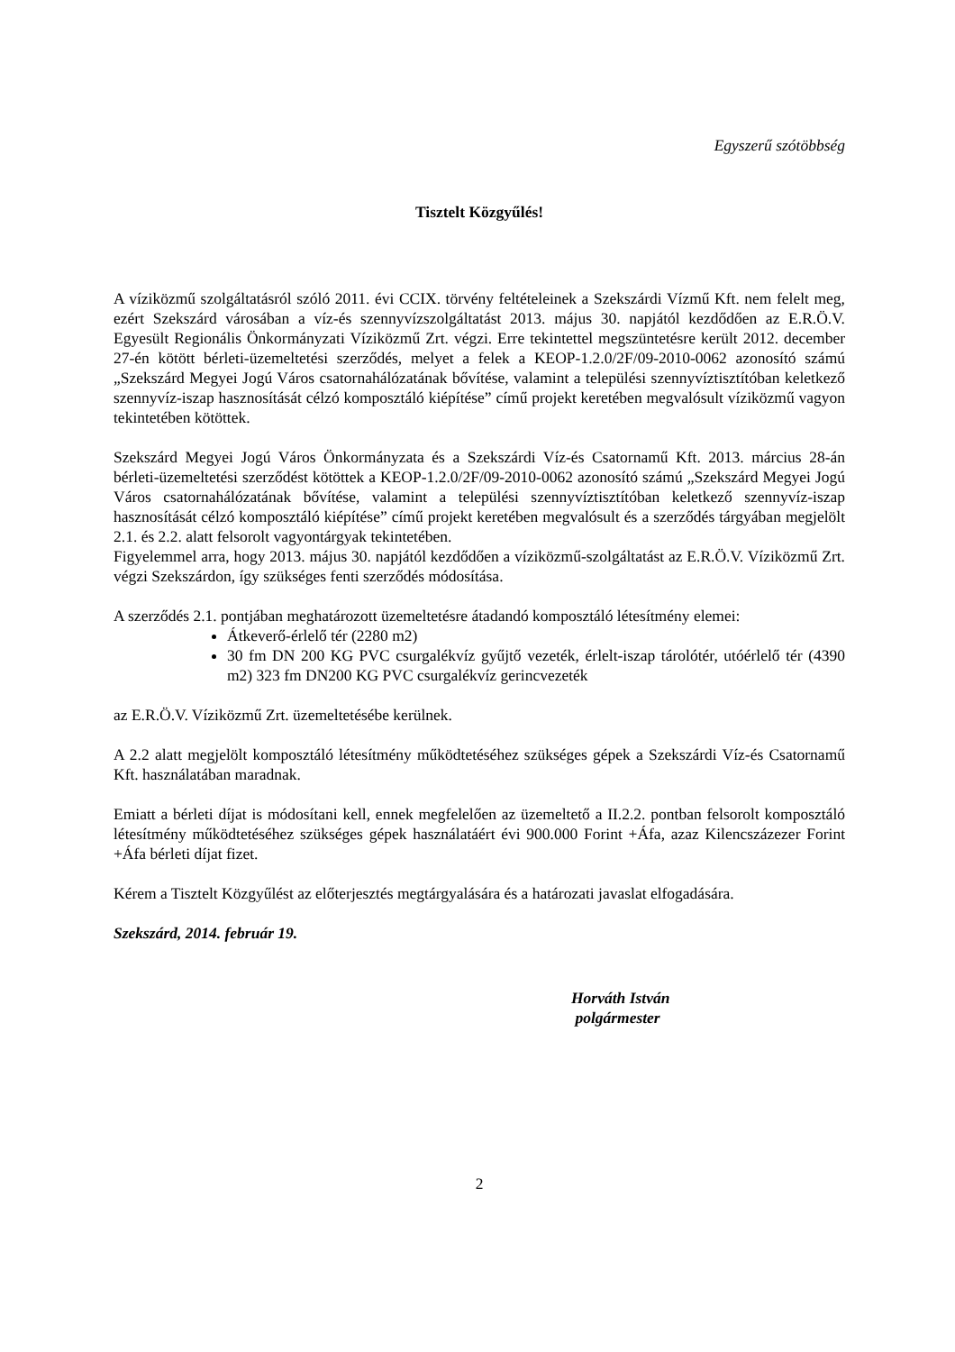Egyszerű szótöbbség
Tisztelt Közgyűlés!
A víziközmű szolgáltatásról szóló 2011. évi CCIX. törvény feltételeinek a Szekszárdi Vízmű Kft. nem felelt meg, ezért Szekszárd városában a víz-és szennyvízszolgáltatást 2013. május 30. napjától kezdődően az E.R.Ö.V. Egyesült Regionális Önkormányzati Víziközmű Zrt. végzi. Erre tekintettel megszüntetésre került 2012. december 27-én kötött bérleti-üzemeltetési szerződés, melyet a felek a KEOP-1.2.0/2F/09-2010-0062 azonosító számú „Szekszárd Megyei Jogú Város csatornahálózatának bővítése, valamint a települési szennyvíztisztítóban keletkező szennyvíz-iszap hasznosítását célzó komposztáló kiépítése” című projekt keretében megvalósult víziközmű vagyon tekintetében kötöttek.
Szekszárd Megyei Jogú Város Önkormányzata és a Szekszárdi Víz-és Csatornamű Kft. 2013. március 28-án bérleti-üzemeltetési szerződést kötöttek a KEOP-1.2.0/2F/09-2010-0062 azonosító számú „Szekszárd Megyei Jogú Város csatornahálózatának bővítése, valamint a települési szennyvíztisztítóban keletkező szennyvíz-iszap hasznosítását célzó komposztáló kiépítése” című projekt keretében megvalósult és a szerződés tárgyában megjelölt 2.1. és 2.2. alatt felsorolt vagyontárgyak tekintetében.
Figyelemmel arra, hogy 2013. május 30. napjától kezdődően a víziközmű-szolgáltatást az E.R.Ö.V. Víziközmű Zrt. végzi Szekszárdon, így szükséges fenti szerződés módosítása.
A szerződés 2.1. pontjában meghatározott üzemeltetésre átadandó komposztáló létesítmény elemei:
Átkeverő-érlelő tér (2280 m2)
30 fm DN 200 KG PVC csurgalékvíz gyűjtő vezeték, érlelt-iszap tárolótér, utóérlelő tér (4390 m2) 323 fm DN200 KG PVC csurgalékvíz gerincvezeték
az E.R.Ö.V. Víziközmű Zrt. üzemeltetésébe kerülnek.
A 2.2 alatt megjelölt komposztáló létesítmény működtetéséhez szükséges gépek a Szekszárdi Víz-és Csatornamű Kft. használatában maradnak.
Emiatt a bérleti díjat is módosítani kell, ennek megfelelően az üzemeltető a II.2.2. pontban felsorolt komposztáló létesítmény működtetéséhez szükséges gépek használatáért évi 900.000 Forint +Áfa, azaz Kilencszázezer Forint +Áfa bérleti díjat fizet.
Kérem a Tisztelt Közgyűlést az előterjesztés megtárgyalására és a határozati javaslat elfogadására.
Szekszárd, 2014. február 19.
Horváth István
polgármester
2